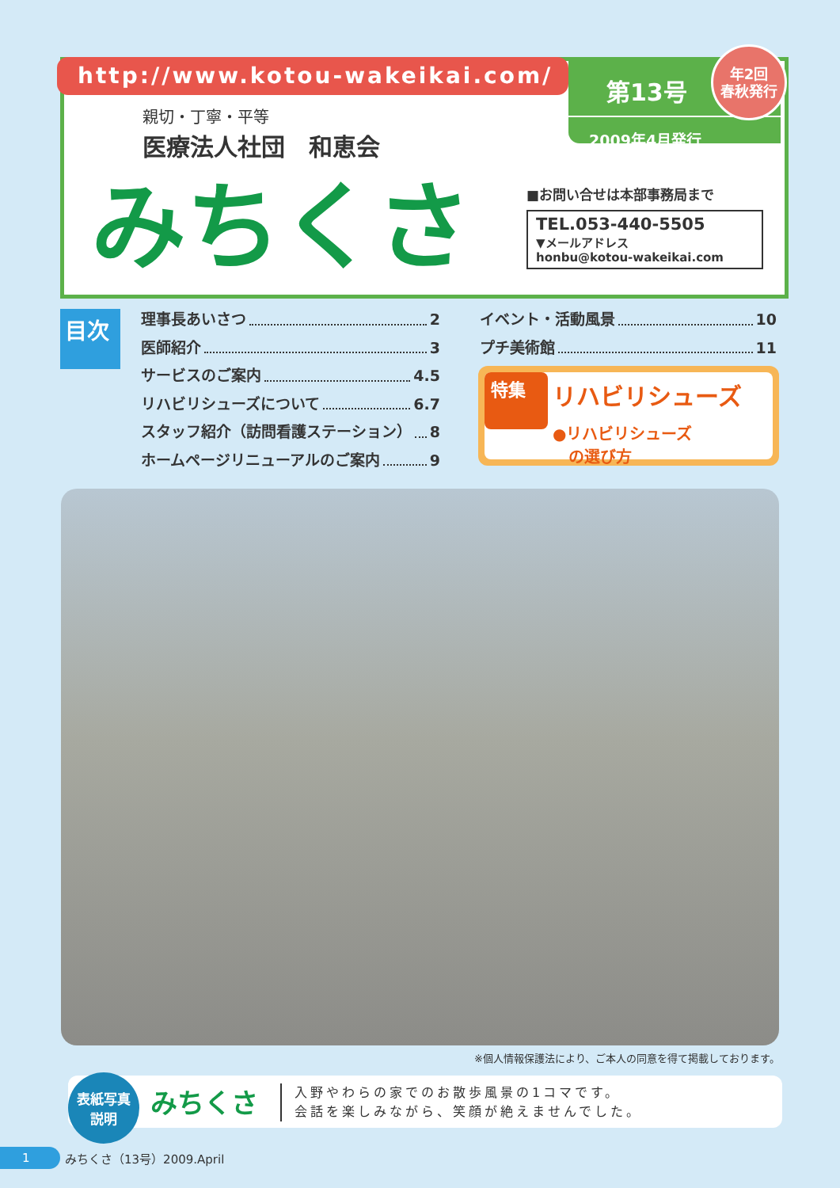http://www.kotou-wakeikai.com/
第13号
2009年4月発行
年2回
春秋発行
親切・丁寧・平等
医療法人社団　和恵会
みちくさ
■お問い合せは本部事務局まで
TEL.053-440-5505
▼メールアドレス
honbu@kotou-wakeikai.com
目次
理事長あいさつ 2
医師紹介 3
サービスのご案内 4.5
リハビリシューズについて 6.7
スタッフ紹介（訪問看護ステーション） 8
ホームページリニューアルのご案内 9
イベント・活動風景 10
プチ美術館 11
特集 リハビリシューズ
●リハビリシューズ
　の選び方
※個人情報保護法により、ご本人の同意を得て掲載しております。
表紙写真
説明
みちくさ
入野やわらの家でのお散歩風景の1コマです。
会話を楽しみながら、笑顔が絶えませんでした。
1 みちくさ（13号）2009.April